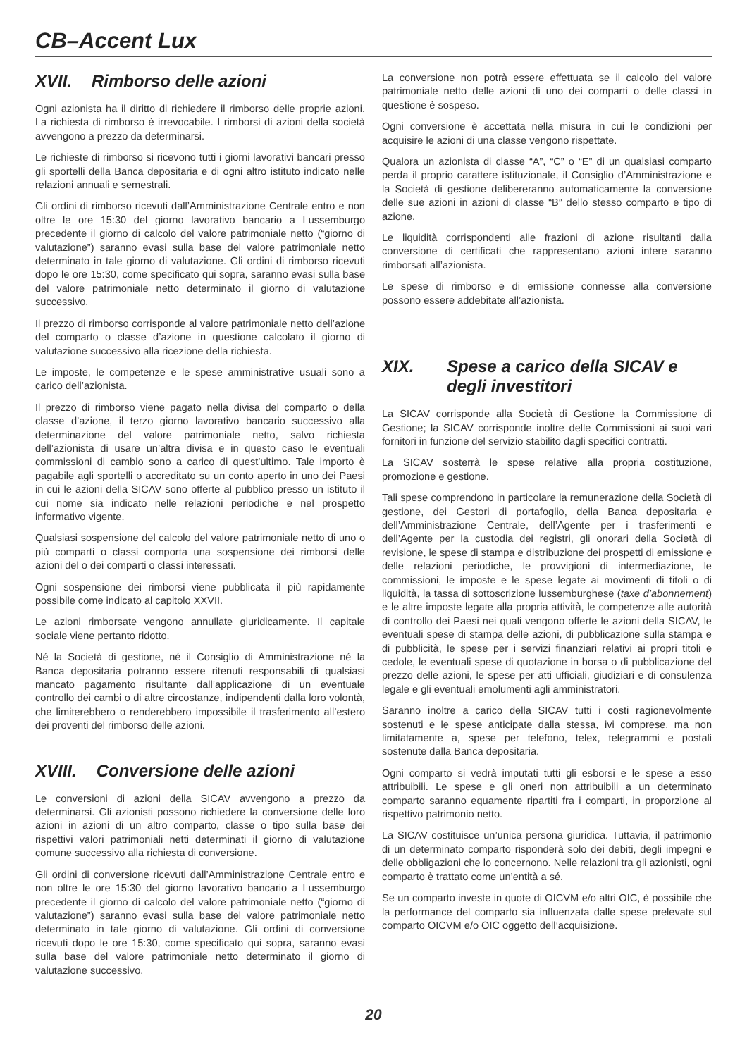CB–Accent Lux
XVII. Rimborso delle azioni
Ogni azionista ha il diritto di richiedere il rimborso delle proprie azioni. La richiesta di rimborso è irrevocabile. I rimborsi di azioni della società avvengono a prezzo da determinarsi.
Le richieste di rimborso si ricevono tutti i giorni lavorativi bancari presso gli sportelli della Banca depositaria e di ogni altro istituto indicato nelle relazioni annuali e semestrali.
Gli ordini di rimborso ricevuti dall’Amministrazione Centrale entro e non oltre le ore 15:30 del giorno lavorativo bancario a Lussemburgo precedente il giorno di calcolo del valore patrimoniale netto (“giorno di valutazione”) saranno evasi sulla base del valore patrimoniale netto determinato in tale giorno di valutazione. Gli ordini di rimborso ricevuti dopo le ore 15:30, come specificato qui sopra, saranno evasi sulla base del valore patrimoniale netto determinato il giorno di valutazione successivo.
Il prezzo di rimborso corrisponde al valore patrimoniale netto dell’azione del comparto o classe d’azione in questione calcolato il giorno di valutazione successivo alla ricezione della richiesta.
Le imposte, le competenze e le spese amministrative usuali sono a carico dell’azionista.
Il prezzo di rimborso viene pagato nella divisa del comparto o della classe d’azione, il terzo giorno lavorativo bancario successivo alla determinazione del valore patrimoniale netto, salvo richiesta dell’azionista di usare un’altra divisa e in questo caso le eventuali commissioni di cambio sono a carico di quest’ultimo. Tale importo è pagabile agli sportelli o accreditato su un conto aperto in uno dei Paesi in cui le azioni della SICAV sono offerte al pubblico presso un istituto il cui nome sia indicato nelle relazioni periodiche e nel prospetto informativo vigente.
Qualsiasi sospensione del calcolo del valore patrimoniale netto di uno o più comparti o classi comporta una sospensione dei rimborsi delle azioni del o dei comparti o classi interessati.
Ogni sospensione dei rimborsi viene pubblicata il più rapidamente possibile come indicato al capitolo XXVII.
Le azioni rimborsate vengono annullate giuridicamente. Il capitale sociale viene pertanto ridotto.
Né la Società di gestione, né il Consiglio di Amministrazione né la Banca depositaria potranno essere ritenuti responsabili di qualsiasi mancato pagamento risultante dall’applicazione di un eventuale controllo dei cambi o di altre circostanze, indipendenti dalla loro volontà, che limiterebbero o renderebbero impossibile il trasferimento all’estero dei proventi del rimborso delle azioni.
XVIII. Conversione delle azioni
Le conversioni di azioni della SICAV avvengono a prezzo da determinarsi. Gli azionisti possono richiedere la conversione delle loro azioni in azioni di un altro comparto, classe o tipo sulla base dei rispettivi valori patrimoniali netti determinati il giorno di valutazione comune successivo alla richiesta di conversione.
Gli ordini di conversione ricevuti dall’Amministrazione Centrale entro e non oltre le ore 15:30 del giorno lavorativo bancario a Lussemburgo precedente il giorno di calcolo del valore patrimoniale netto (“giorno di valutazione”) saranno evasi sulla base del valore patrimoniale netto determinato in tale giorno di valutazione. Gli ordini di conversione ricevuti dopo le ore 15:30, come specificato qui sopra, saranno evasi sulla base del valore patrimoniale netto determinato il giorno di valutazione successivo.
La conversione non potrà essere effettuata se il calcolo del valore patrimoniale netto delle azioni di uno dei comparti o delle classi in questione è sospeso.
Ogni conversione è accettata nella misura in cui le condizioni per acquisire le azioni di una classe vengono rispettate.
Qualora un azionista di classe “A”, “C” o “E” di un qualsiasi comparto perda il proprio carattere istituzionale, il Consiglio d’Amministrazione e la Società di gestione delibereranno automaticamente la conversione delle sue azioni in azioni di classe “B” dello stesso comparto e tipo di azione.
Le liquidità corrispondenti alle frazioni di azione risultanti dalla conversione di certificati che rappresentano azioni intere saranno rimborsati all’azionista.
Le spese di rimborso e di emissione connesse alla conversione possono essere addebitate all’azionista.
XIX. Spese a carico della SICAV e degli investitori
La SICAV corrisponde alla Società di Gestione la Commissione di Gestione; la SICAV corrisponde inoltre delle Commissioni ai suoi vari fornitori in funzione del servizio stabilito dagli specifici contratti.
La SICAV sosterrà le spese relative alla propria costituzione, promozione e gestione.
Tali spese comprendono in particolare la remunerazione della Società di gestione, dei Gestori di portafoglio, della Banca depositaria e dell’Amministrazione Centrale, dell’Agente per i trasferimenti e dell’Agente per la custodia dei registri, gli onorari della Società di revisione, le spese di stampa e distribuzione dei prospetti di emissione e delle relazioni periodiche, le provvigioni di intermediazione, le commissioni, le imposte e le spese legate ai movimenti di titoli o di liquidità, la tassa di sottoscrizione lussemburghese (taxe d’abonnement) e le altre imposte legate alla propria attività, le competenze alle autorità di controllo dei Paesi nei quali vengono offerte le azioni della SICAV, le eventuali spese di stampa delle azioni, di pubblicazione sulla stampa e di pubblicità, le spese per i servizi finanziari relativi ai propri titoli e cedole, le eventuali spese di quotazione in borsa o di pubblicazione del prezzo delle azioni, le spese per atti ufficiali, giudiziari e di consulenza legale e gli eventuali emolumenti agli amministratori.
Saranno inoltre a carico della SICAV tutti i costi ragionevolmente sostenuti e le spese anticipate dalla stessa, ivi comprese, ma non limitatamente a, spese per telefono, telex, telegrammi e postali sostenute dalla Banca depositaria.
Ogni comparto si vedrà imputati tutti gli esborsi e le spese a esso attribuibili. Le spese e gli oneri non attribuibili a un determinato comparto saranno equamente ripartiti fra i comparti, in proporzione al rispettivo patrimonio netto.
La SICAV costituisce un’unica persona giuridica. Tuttavia, il patrimonio di un determinato comparto risponderà solo dei debiti, degli impegni e delle obbligazioni che lo concernono. Nelle relazioni tra gli azionisti, ogni comparto è trattato come un’entità a sé.
Se un comparto investe in quote di OICVM e/o altri OIC, è possibile che la performance del comparto sia influenzata dalle spese prelevate sul comparto OICVM e/o OIC oggetto dell’acquisizione.
20